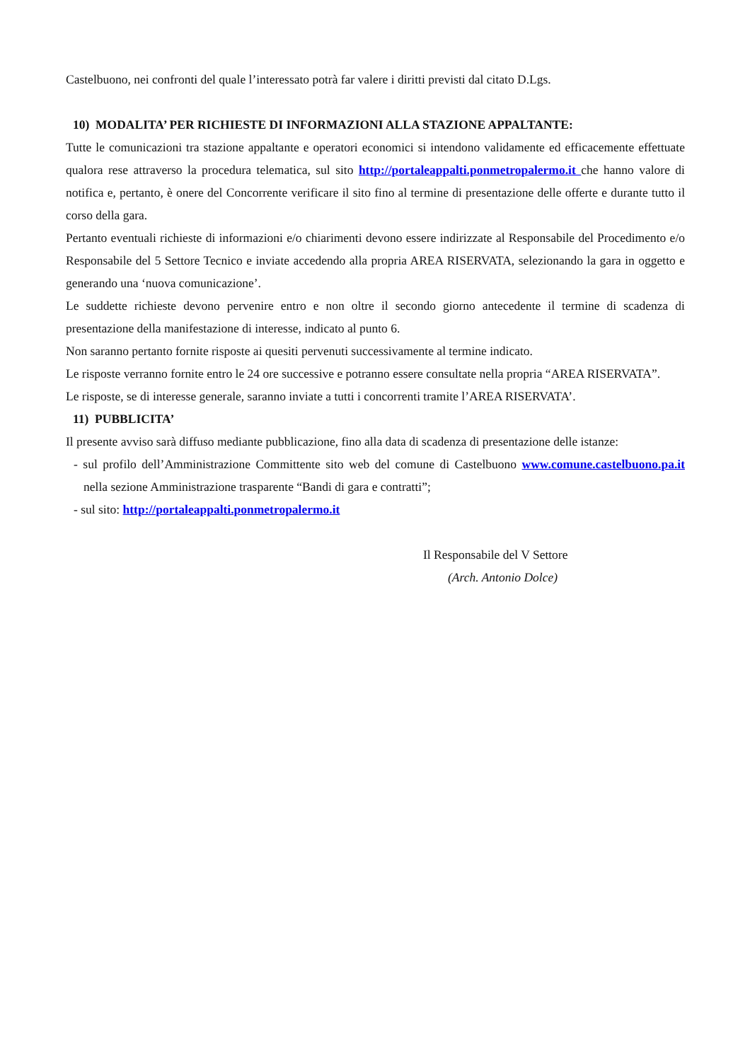Castelbuono, nei confronti del quale l’interessato potrà far valere i diritti previsti dal citato D.Lgs.
10) MODALITA’ PER RICHIESTE DI INFORMAZIONI ALLA STAZIONE APPALTANTE:
Tutte le comunicazioni tra stazione appaltante e operatori economici si intendono validamente ed efficacemente effettuate qualora rese attraverso la procedura telematica, sul sito http://portaleappalti.ponmetropalermo.it che hanno valore di notifica e, pertanto, è onere del Concorrente verificare il sito fino al termine di presentazione delle offerte e durante tutto il corso della gara.
Pertanto eventuali richieste di informazioni e/o chiarimenti devono essere indirizzate al Responsabile del Procedimento e/o Responsabile del 5 Settore Tecnico e inviate accedendo alla propria AREA RISERVATA, selezionando la gara in oggetto e generando una ‘nuova comunicazione’.
Le suddette richieste devono pervenire entro e non oltre il secondo giorno antecedente il termine di scadenza di presentazione della manifestazione di interesse, indicato al punto 6.
Non saranno pertanto fornite risposte ai quesiti pervenuti successivamente al termine indicato.
Le risposte verranno fornite entro le 24 ore successive e potranno essere consultate nella propria “AREA RISERVATA”.
Le risposte, se di interesse generale, saranno inviate a tutti i concorrenti tramite l’AREA RISERVATA’.
11) PUBBLICITA’
Il presente avviso sarà diffuso mediante pubblicazione, fino alla data di scadenza di presentazione delle istanze:
- sul profilo dell’Amministrazione Committente sito web del comune di Castelbuono www.comune.castelbuono.pa.it nella sezione Amministrazione trasparente “Bandi di gara e contratti”;
- sul sito: http://portaleappalti.ponmetropalermo.it
Il Responsabile del V Settore
(Arch. Antonio Dolce)